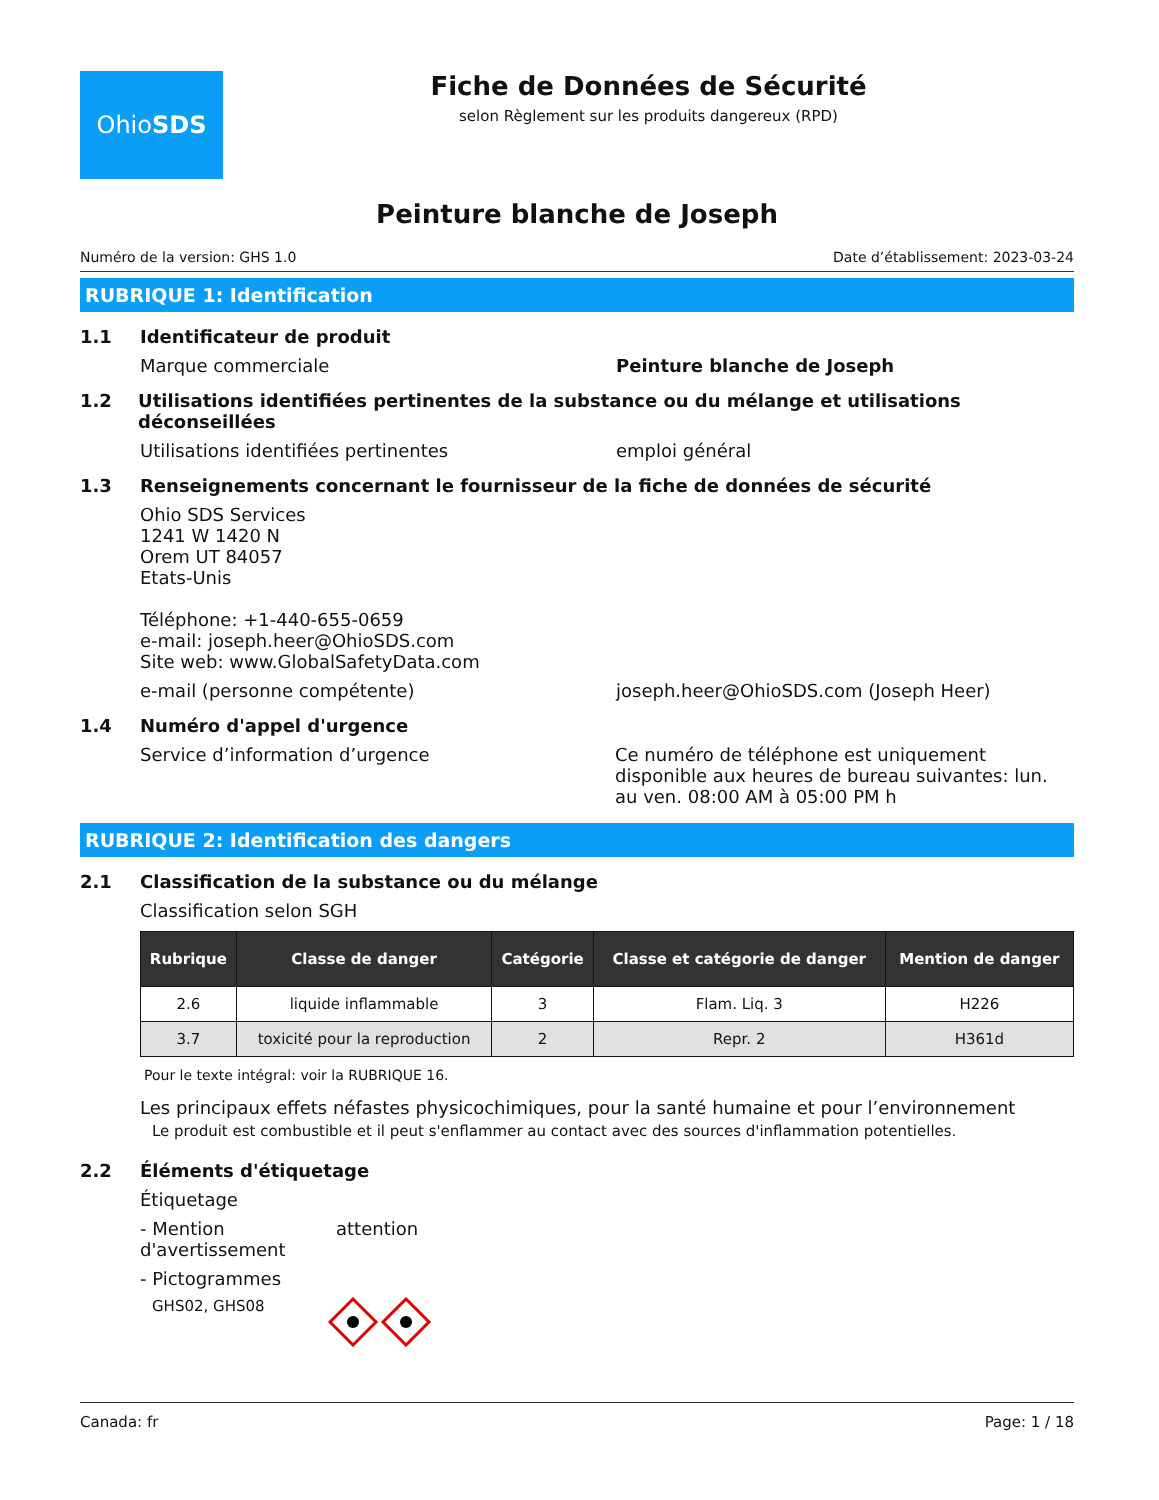Ohio SDS
Fiche de Données de Sécurité
selon Règlement sur les produits dangereux (RPD)
Peinture blanche de Joseph
Numéro de la version: GHS 1.0 Date d’établissement: 2023-03-24
RUBRIQUE 1: Identification
1.1 Identificateur de produit
Marque commerciale Peinture blanche de Joseph
1.2 Utilisations identifiées pertinentes de la substance ou du mélange et utilisations déconseillées
Utilisations identifiées pertinentes emploi général
1.3 Renseignements concernant le fournisseur de la fiche de données de sécurité
Ohio SDS Services
1241 W 1420 N
Orem UT 84057
Etats-Unis
Téléphone: +1-440-655-0659
e-mail: joseph.heer@OhioSDS.com
Site web: www.GlobalSafetyData.com
e-mail (personne compétente) joseph.heer@OhioSDS.com (Joseph Heer)
1.4 Numéro d'appel d'urgence
Service d’information d’urgence Ce numéro de téléphone est uniquement disponible aux heures de bureau suivantes: lun. au ven. 08:00 AM à 05:00 PM h
RUBRIQUE 2: Identification des dangers
2.1 Classification de la substance ou du mélange
Classification selon SGH
| Rubrique | Classe de danger | Catégorie | Classe et catégorie de danger | Mention de danger |
| --- | --- | --- | --- | --- |
| 2.6 | liquide inflammable | 3 | Flam. Liq. 3 | H226 |
| 3.7 | toxicité pour la reproduction | 2 | Repr. 2 | H361d |
Pour le texte intégral: voir la RUBRIQUE 16.
Les principaux effets néfastes physicochimiques, pour la santé humaine et pour l’environnement
Le produit est combustible et il peut s'enflammer au contact avec des sources d'inflammation potentielles.
2.2 Éléments d'étiquetage
Étiquetage
- Mention d'avertissement attention
- Pictogrammes
GHS02, GHS08
Canada: fr Page: 1 / 18